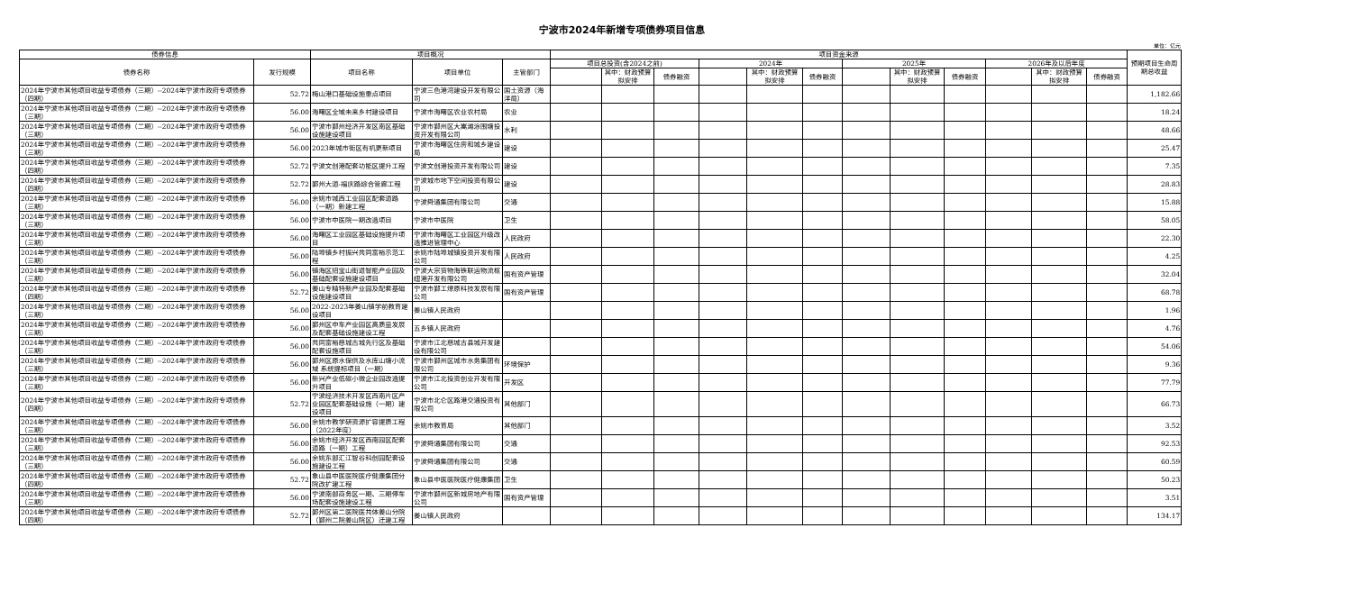宁波市2024年新增专项债券项目信息
单位：亿元
| 债券信息 | | 项目概况 | | | 项目资金来源 | | | | | | | | | | | | 预期项目生命周期总收益 |
| --- | --- | --- | --- | --- | --- | --- | --- | --- | --- | --- | --- | --- | --- | --- | --- | --- | --- |
| 债券名称 | 发行规模 | 项目名称 | 项目单位 | 主管部门 | 项目总投资(含2024之前) | | | 2024年 | | | 2025年 | | | 2026年及以后年度 | | | |
| | | | | | | 其中：财政预算拟安排 | 债券融资 | | 其中：财政预算拟安排 | 债券融资 | | 其中：财政预算拟安排 | 债券融资 | | 其中：财政预算拟安排 | 债券融资 | |
| 2024年宁波市其他项目收益专项债券（三期）--2024年宁波市政府专项债券（四期） | 52.72 | 梅山港口基础设施重点项目 | 宁波三色港湾建设开发有限公司 | 国土资源（海洋局） | | | | | | | | | | | | | 1,182.66 |
| 2024年宁波市其他项目收益专项债券（二期）--2024年宁波市政府专项债券（三期） | 56.00 | 海曙区全域未来乡村建设项目 | 宁波市海曙区农业农村局 | 农业 | | | | | | | | | | | | | 18.24 |
| 2024年宁波市其他项目收益专项债券（二期）--2024年宁波市政府专项债券（三期） | 56.00 | 宁波市鄞州经济开发区南区基础设施建设项目 | 宁波市鄞州区大嵩滩涂围塘投资开发有限公司 | 水利 | | | | | | | | | | | | | 48.66 |
| 2024年宁波市其他项目收益专项债券（二期）--2024年宁波市政府专项债券（三期） | 56.00 | 2023年城市街区有机更新项目 | 宁波市海曙区住房和城乡建设局 | 建设 | | | | | | | | | | | | | 25.47 |
| 2024年宁波市其他项目收益专项债券（三期）--2024年宁波市政府专项债券（四期） | 52.72 | 宁波文创港配套功能区提升工程 | 宁波文创港投资开发有限公司 | 建设 | | | | | | | | | | | | | 7.35 |
| 2024年宁波市其他项目收益专项债券（三期）--2024年宁波市政府专项债券（四期） | 52.72 | 鄞州大道-福庆路综合管廊工程 | 宁波城市地下空间投资有限公司 | 建设 | | | | | | | | | | | | | 28.83 |
| 2024年宁波市其他项目收益专项债券（二期）--2024年宁波市政府专项债券（三期） | 56.00 | 余姚市城西工业园区配套道路（一期）新建工程 | 宁波舜通集团有限公司 | 交通 | | | | | | | | | | | | | 15.88 |
| 2024年宁波市其他项目收益专项债券（二期）--2024年宁波市政府专项债券（三期） | 56.00 | 宁波市中医院一期改造项目 | 宁波市中医院 | 卫生 | | | | | | | | | | | | | 58.05 |
| 2024年宁波市其他项目收益专项债券（二期）--2024年宁波市政府专项债券（三期） | 56.00 | 海曙区工业园区基础设施提升项目 | 宁波市海曙区工业园区升级改造推进管理中心 | 人民政府 | | | | | | | | | | | | | 22.30 |
| 2024年宁波市其他项目收益专项债券（二期）--2024年宁波市政府专项债券（三期） | 56.00 | 陆埠镇乡村振兴共同富裕示范工程 | 余姚市陆埠城镇投资开发有限公司 | 人民政府 | | | | | | | | | | | | | 4.25 |
| 2024年宁波市其他项目收益专项债券（二期）--2024年宁波市政府专项债券（三期） | 56.00 | 镇海区招宝山街道智能产业园及基础配套设施建设项目 | 宁波大宗货物海铁联运物流枢纽港开发有限公司 | 国有资产管理 | | | | | | | | | | | | | 32.04 |
| 2024年宁波市其他项目收益专项债券（三期）--2024年宁波市政府专项债券（四期） | 52.72 | 姜山专精特新产业园及配套基础设施建设项目 | 宁波市鄞工燎原科技发展有限公司 | 国有资产管理 | | | | | | | | | | | | | 68.78 |
| 2024年宁波市其他项目收益专项债券（二期）--2024年宁波市政府专项债券（三期） | 56.00 | 2022-2023年姜山镇学前教育建设项目 | 姜山镇人民政府 | | | | | | | | | | | | | | 1.96 |
| 2024年宁波市其他项目收益专项债券（二期）--2024年宁波市政府专项债券（三期） | 56.00 | 鄞州区中车产业园区高质量发展及配套基础设施建设工程 | 五乡镇人民政府 | | | | | | | | | | | | | | 4.76 |
| 2024年宁波市其他项目收益专项债券（二期）--2024年宁波市政府专项债券（三期） | 56.00 | 共同富裕慈城古城先行区及基础配套设施项目 | 宁波市江北慈城古县城开发建设有限公司 | | | | | | | | | | | | | | 54.06 |
| 2024年宁波市其他项目收益专项债券（二期）--2024年宁波市政府专项债券（三期） | 56.00 | 鄞州区原水保供及水库山塘小流域 系统提标项目（一期） | 宁波市鄞州区城市水务集团有限公司 | 环境保护 | | | | | | | | | | | | | 9.36 |
| 2024年宁波市其他项目收益专项债券（二期）--2024年宁波市政府专项债券（三期） | 56.00 | 新兴产业低碳小微企业园改造提升项目 | 宁波市江北投资创业开发有限公司 | 开发区 | | | | | | | | | | | | | 77.79 |
| 2024年宁波市其他项目收益专项债券（三期）--2024年宁波市政府专项债券（四期） | 52.72 | 宁波经济技术开发区西南片区产业园区配套基础设施（一期）建设项目 | 宁波市北仑区路港交通投资有限公司 | 其他部门 | | | | | | | | | | | | | 66.73 |
| 2024年宁波市其他项目收益专项债券（二期）--2024年宁波市政府专项债券（三期） | 56.00 | 余姚市教学研资源扩容提质工程（2022年度） | 余姚市教育局 | 其他部门 | | | | | | | | | | | | | 3.52 |
| 2024年宁波市其他项目收益专项债券（二期）--2024年宁波市政府专项债券（三期） | 56.00 | 余姚市经济开发区西南园区配套道路（一期）工程 | 宁波舜通集团有限公司 | 交通 | | | | | | | | | | | | | 92.53 |
| 2024年宁波市其他项目收益专项债券（二期）--2024年宁波市政府专项债券（三期） | 56.00 | 余姚东部汇江智谷科创园配套设施建设工程 | 宁波舜通集团有限公司 | 交通 | | | | | | | | | | | | | 60.59 |
| 2024年宁波市其他项目收益专项债券（三期）--2024年宁波市政府专项债券（四期） | 52.72 | 象山县中医医院医疗健康集团分院改扩建工程 | 象山县中医医院医疗健康集团 | 卫生 | | | | | | | | | | | | | 50.23 |
| 2024年宁波市其他项目收益专项债券（二期）--2024年宁波市政府专项债券（三期） | 56.00 | 宁波南部商务区一期、三期停车场配套设施建设工程 | 宁波市鄞州区新城房地产有限公司 | 国有资产管理 | | | | | | | | | | | | | 3.51 |
| 2024年宁波市其他项目收益专项债券（三期）--2024年宁波市政府专项债券（四期） | 52.72 | 鄞州区第二医院医共体姜山分院（鄞州二院姜山院区）迁建工程 | 姜山镇人民政府 | | | | | | | | | | | | | | 134.17 |